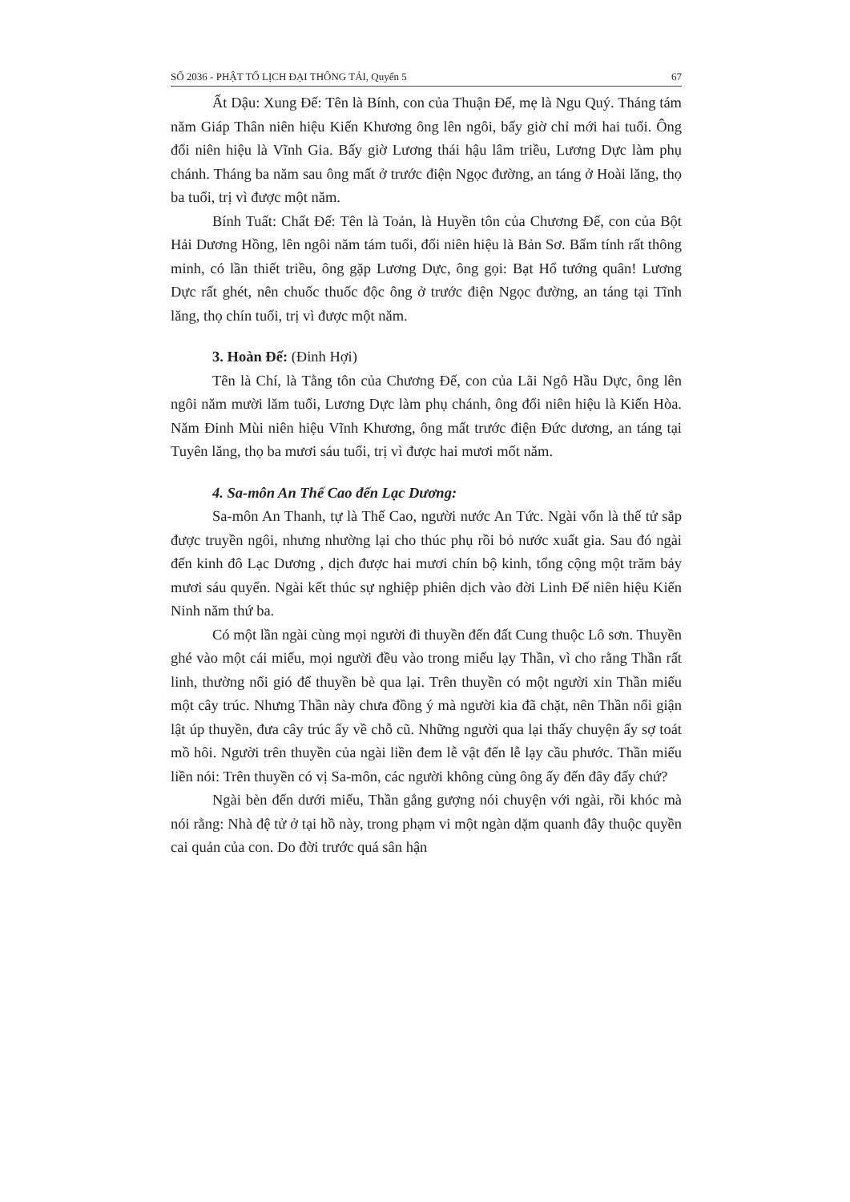SỐ 2036 - PHẬT TỔ LỊCH ĐẠI THÔNG TẢI, Quyển 5 67
Ất Dậu: Xung Đế: Tên là Bính, con của Thuận Đế, mẹ là Ngu Quý. Tháng tám năm Giáp Thân niên hiệu Kiến Khương ông lên ngôi, bấy giờ chỉ mới hai tuổi. Ông đổi niên hiệu là Vĩnh Gia. Bấy giờ Lương thái hậu lâm triều, Lương Dực làm phụ chánh. Tháng ba năm sau ông mất ở trước điện Ngọc đường, an táng ở Hoài lăng, thọ ba tuổi, trị vì được một năm.
Bính Tuất: Chất Đế: Tên là Toản, là Huyền tôn của Chương Đế, con của Bột Hải Dương Hồng, lên ngôi năm tám tuổi, đổi niên hiệu là Bản Sơ. Bẩm tính rất thông minh, có lần thiết triều, ông gặp Lương Dực, ông gọi: Bạt Hổ tướng quân! Lương Dực rất ghét, nên chuốc thuốc độc ông ở trước điện Ngọc đường, an táng tại Tĩnh lăng, thọ chín tuổi, trị vì được một năm.
3. Hoàn Đế: (Đinh Hợi)
Tên là Chí, là Tằng tôn của Chương Đế, con của Lãi Ngô Hầu Dực, ông lên ngôi năm mười lăm tuổi, Lương Dực làm phụ chánh, ông đổi niên hiệu là Kiến Hòa. Năm Đinh Mùi niên hiệu Vĩnh Khương, ông mất trước điện Đức dương, an táng tại Tuyên lăng, thọ ba mươi sáu tuổi, trị vì được hai mươi mốt năm.
4. Sa-môn An Thế Cao đến Lạc Dương:
Sa-môn An Thanh, tự là Thế Cao, người nước An Tức. Ngài vốn là thế tử sắp được truyền ngôi, nhưng nhường lại cho thúc phụ rồi bỏ nước xuất gia. Sau đó ngài đến kinh đô Lạc Dương , dịch được hai mươi chín bộ kinh, tổng cộng một trăm bảy mươi sáu quyển. Ngài kết thúc sự nghiệp phiên dịch vào đời Linh Đế niên hiệu Kiến Ninh năm thứ ba.
Có một lần ngài cùng mọi người đi thuyền đến đất Cung thuộc Lô sơn. Thuyền ghé vào một cái miếu, mọi người đều vào trong miếu lạy Thần, vì cho rằng Thần rất linh, thường nổi gió để thuyền bè qua lại. Trên thuyền có một người xin Thần miếu một cây trúc. Nhưng Thần này chưa đồng ý mà người kia đã chặt, nên Thần nổi giận lật úp thuyền, đưa cây trúc ấy về chỗ cũ. Những người qua lại thấy chuyện ấy sợ toát mồ hôi. Người trên thuyền của ngài liền đem lễ vật đến lễ lạy cầu phước. Thần miếu liền nói: Trên thuyền có vị Sa-môn, các người không cùng ông ấy đến đây đấy chứ?
Ngài bèn đến dưới miếu, Thần gắng gượng nói chuyện với ngài, rồi khóc mà nói rằng: Nhà đệ tử ở tại hồ này, trong phạm vi một ngàn dặm quanh đây thuộc quyền cai quản của con. Do đời trước quá sân hận